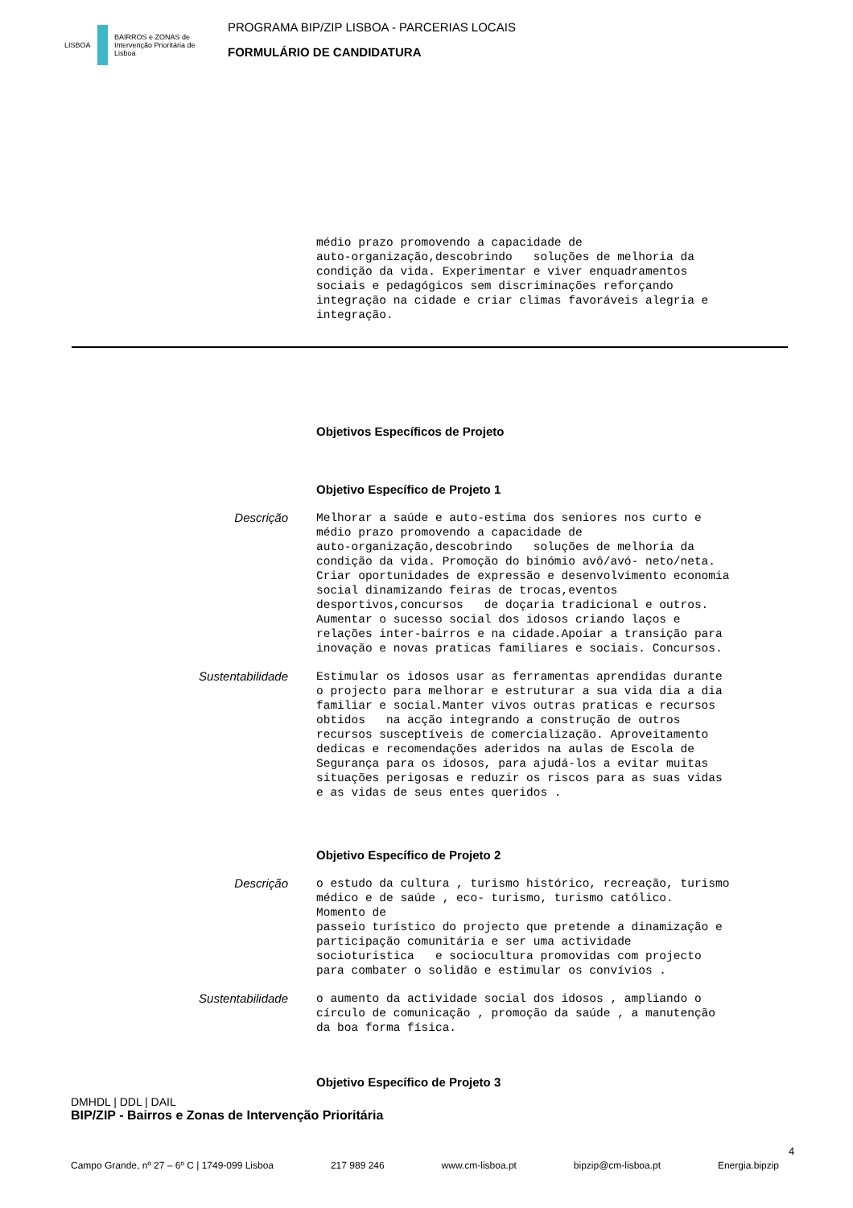LISBOA
BAIRROS e ZONAS de Intervenção Prioritária de Lisboa
PROGRAMA BIP/ZIP LISBOA - PARCERIAS LOCAIS
FORMULÁRIO DE CANDIDATURA
médio prazo promovendo a capacidade de auto-organização,descobrindo soluções de melhoria da condição da vida. Experimentar e viver enquadramentos sociais e pedagógicos sem discriminações reforçando integração na cidade e criar climas favoráveis alegria e integração.
Objetivos Específicos de Projeto
Objetivo Específico de Projeto 1
Descrição
Melhorar a saúde e auto-estima dos seniores nos curto e médio prazo promovendo a capacidade de auto-organização,descobrindo soluções de melhoria da condição da vida. Promoção do binómio avô/avó- neto/neta. Criar oportunidades de expressão e desenvolvimento economia social dinamizando feiras de trocas,eventos desportivos,concursos de doçaria tradicional e outros. Aumentar o sucesso social dos idosos criando laços e relações inter-bairros e na cidade.Apoiar a transição para inovação e novas praticas familiares e sociais. Concursos.
Sustentabilidade
Estimular os idosos usar as ferramentas aprendidas durante o projecto para melhorar e estruturar a sua vida dia a dia familiar e social.Manter vivos outras praticas e recursos obtidos na acção integrando a construção de outros recursos susceptíveis de comercialização. Aproveitamento dedicas e recomendações aderidos na aulas de Escola de Segurança para os idosos, para ajudá-los a evitar muitas situações perigosas e reduzir os riscos para as suas vidas e as vidas de seus entes queridos .
Objetivo Específico de Projeto 2
Descrição
o estudo da cultura , turismo histórico, recreação, turismo médico e de saúde , eco- turismo, turismo católico. Momento de passeio turístico do projecto que pretende a dinamização e participação comunitária e ser uma actividade socioturistica e sociocultura promovidas com projecto para combater o solidão e estimular os convívios .
Sustentabilidade
o aumento da actividade social dos idosos , ampliando o círculo de comunicação , promoção da saúde , a manutenção da boa forma física.
Objetivo Específico de Projeto 3
DMHDL | DDL | DAIL
BIP/ZIP - Bairros e Zonas de Intervenção Prioritária
4
Campo Grande, nº 27 – 6º C | 1749-099 Lisboa 217 989 246 www.cm-lisboa.pt bipzip@cm-lisboa.pt Energia.bipzip